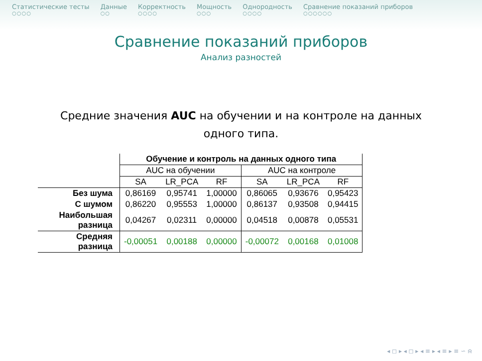Статистические тесты
○○○○
Данные
○○
Корректность
○○○○
Мощность
○○○
Однородность
○○○○
Сравнение показаний приборов
○○○○○○
Сравнение показаний приборов
Анализ разностей
Средние значения AUC на обучении и на контроле на данных одного типа.
| | Обучение и контроль на данных одного типа | | | | | |
| --- | --- | --- | --- | --- | --- | --- |
| | AUC на обучении | | | AUC на контроле | | |
| | SA | LR_PCA | RF | SA | LR_PCA | RF |
| Без шума | 0,86169 | 0,95741 | 1,00000 | 0,86065 | 0,93676 | 0,95423 |
| С шумом | 0,86220 | 0,95553 | 1,00000 | 0,86137 | 0,93508 | 0,94415 |
| Наибольшая разница | 0,04267 | 0,02311 | 0,00000 | 0,04518 | 0,00878 | 0,05531 |
| Средняя разница | -0,00051 | 0,00188 | 0,00000 | -0,00072 | 0,00168 | 0,01008 |
◂ ◻ ▸ ◂ ◻ ▸ ◂ ≡ ▸ ◂ ≡ ▸ ≡ ∽ ⍾